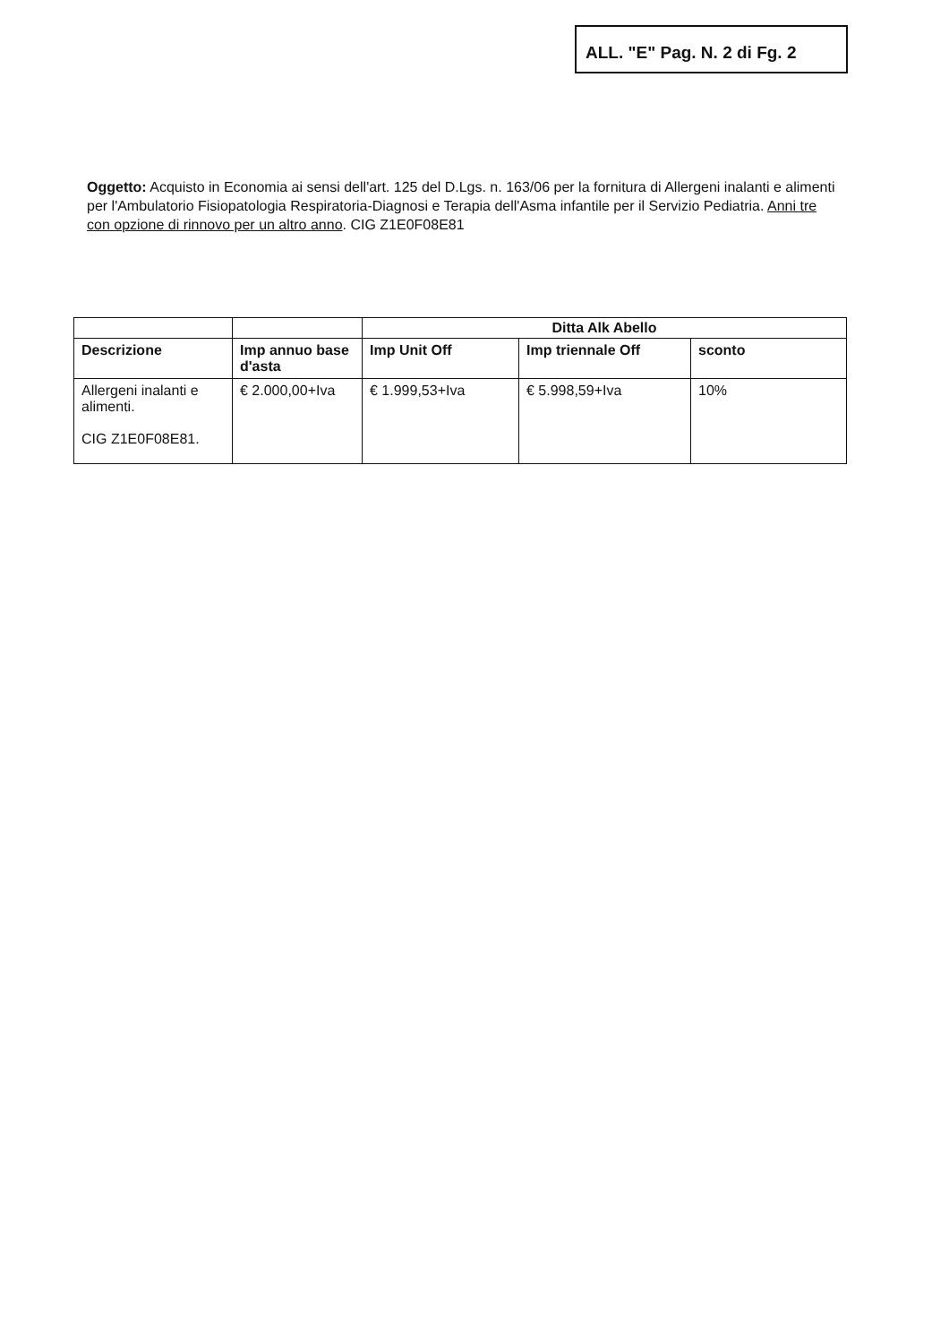ALL. "E" Pag. N. 2 di Fg. 2
Oggetto: Acquisto in Economia ai sensi dell'art. 125 del D.Lgs. n. 163/06 per la fornitura di Allergeni inalanti e alimenti per l'Ambulatorio Fisiopatologia Respiratoria-Diagnosi e Terapia dell'Asma infantile per il Servizio Pediatria. Anni tre con opzione di rinnovo per un altro anno. CIG Z1E0F08E81
| | | Ditta Alk Abello | | |
| --- | --- | --- | --- | --- |
| Descrizione | Imp annuo base d'asta | Imp Unit Off | Imp triennale Off | sconto |
| Allergeni inalanti e alimenti. CIG Z1E0F08E81. | € 2.000,00+Iva | € 1.999,53+Iva | € 5.998,59+Iva | 10% |